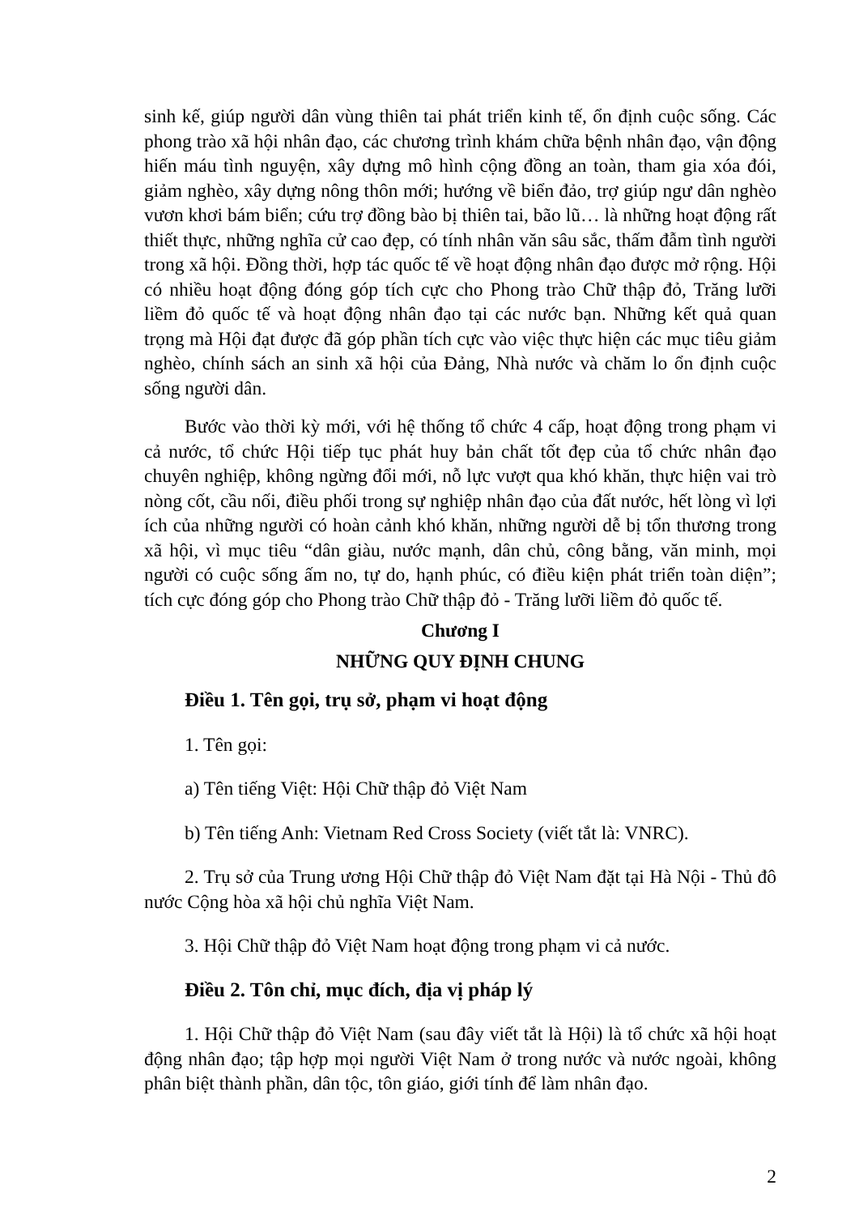sinh kế, giúp người dân vùng thiên tai phát triển kinh tế, ổn định cuộc sống. Các phong trào xã hội nhân đạo, các chương trình khám chữa bệnh nhân đạo, vận động hiến máu tình nguyện, xây dựng mô hình cộng đồng an toàn, tham gia xóa đói, giảm nghèo, xây dựng nông thôn mới; hướng về biển đảo, trợ giúp ngư dân nghèo vươn khơi bám biển; cứu trợ đồng bào bị thiên tai, bão lũ… là những hoạt động rất thiết thực, những nghĩa cử cao đẹp, có tính nhân văn sâu sắc, thấm đẫm tình người trong xã hội. Đồng thời, hợp tác quốc tế về hoạt động nhân đạo được mở rộng. Hội có nhiều hoạt động đóng góp tích cực cho Phong trào Chữ thập đỏ, Trăng lưỡi liềm đỏ quốc tế và hoạt động nhân đạo tại các nước bạn. Những kết quả quan trọng mà Hội đạt được đã góp phần tích cực vào việc thực hiện các mục tiêu giảm nghèo, chính sách an sinh xã hội của Đảng, Nhà nước và chăm lo ổn định cuộc sống người dân.
Bước vào thời kỳ mới, với hệ thống tổ chức 4 cấp, hoạt động trong phạm vi cả nước, tổ chức Hội tiếp tục phát huy bản chất tốt đẹp của tổ chức nhân đạo chuyên nghiệp, không ngừng đổi mới, nỗ lực vượt qua khó khăn, thực hiện vai trò nòng cốt, cầu nối, điều phối trong sự nghiệp nhân đạo của đất nước, hết lòng vì lợi ích của những người có hoàn cảnh khó khăn, những người dễ bị tổn thương trong xã hội, vì mục tiêu “dân giàu, nước mạnh, dân chủ, công bằng, văn minh, mọi người có cuộc sống ấm no, tự do, hạnh phúc, có điều kiện phát triển toàn diện”; tích cực đóng góp cho Phong trào Chữ thập đỏ - Trăng lưỡi liềm đỏ quốc tế.
Chương I
NHỮNG QUY ĐỊNH CHUNG
Điều 1. Tên gọi, trụ sở, phạm vi hoạt động
1. Tên gọi:
a) Tên tiếng Việt: Hội Chữ thập đỏ Việt Nam
b) Tên tiếng Anh: Vietnam Red Cross Society (viết tắt là: VNRC).
2. Trụ sở của Trung ương Hội Chữ thập đỏ Việt Nam đặt tại Hà Nội - Thủ đô nước Cộng hòa xã hội chủ nghĩa Việt Nam.
3. Hội Chữ thập đỏ Việt Nam hoạt động trong phạm vi cả nước.
Điều 2. Tôn chỉ, mục đích, địa vị pháp lý
1. Hội Chữ thập đỏ Việt Nam (sau đây viết tắt là Hội) là tổ chức xã hội hoạt động nhân đạo; tập hợp mọi người Việt Nam ở trong nước và nước ngoài, không phân biệt thành phần, dân tộc, tôn giáo, giới tính để làm nhân đạo.
2